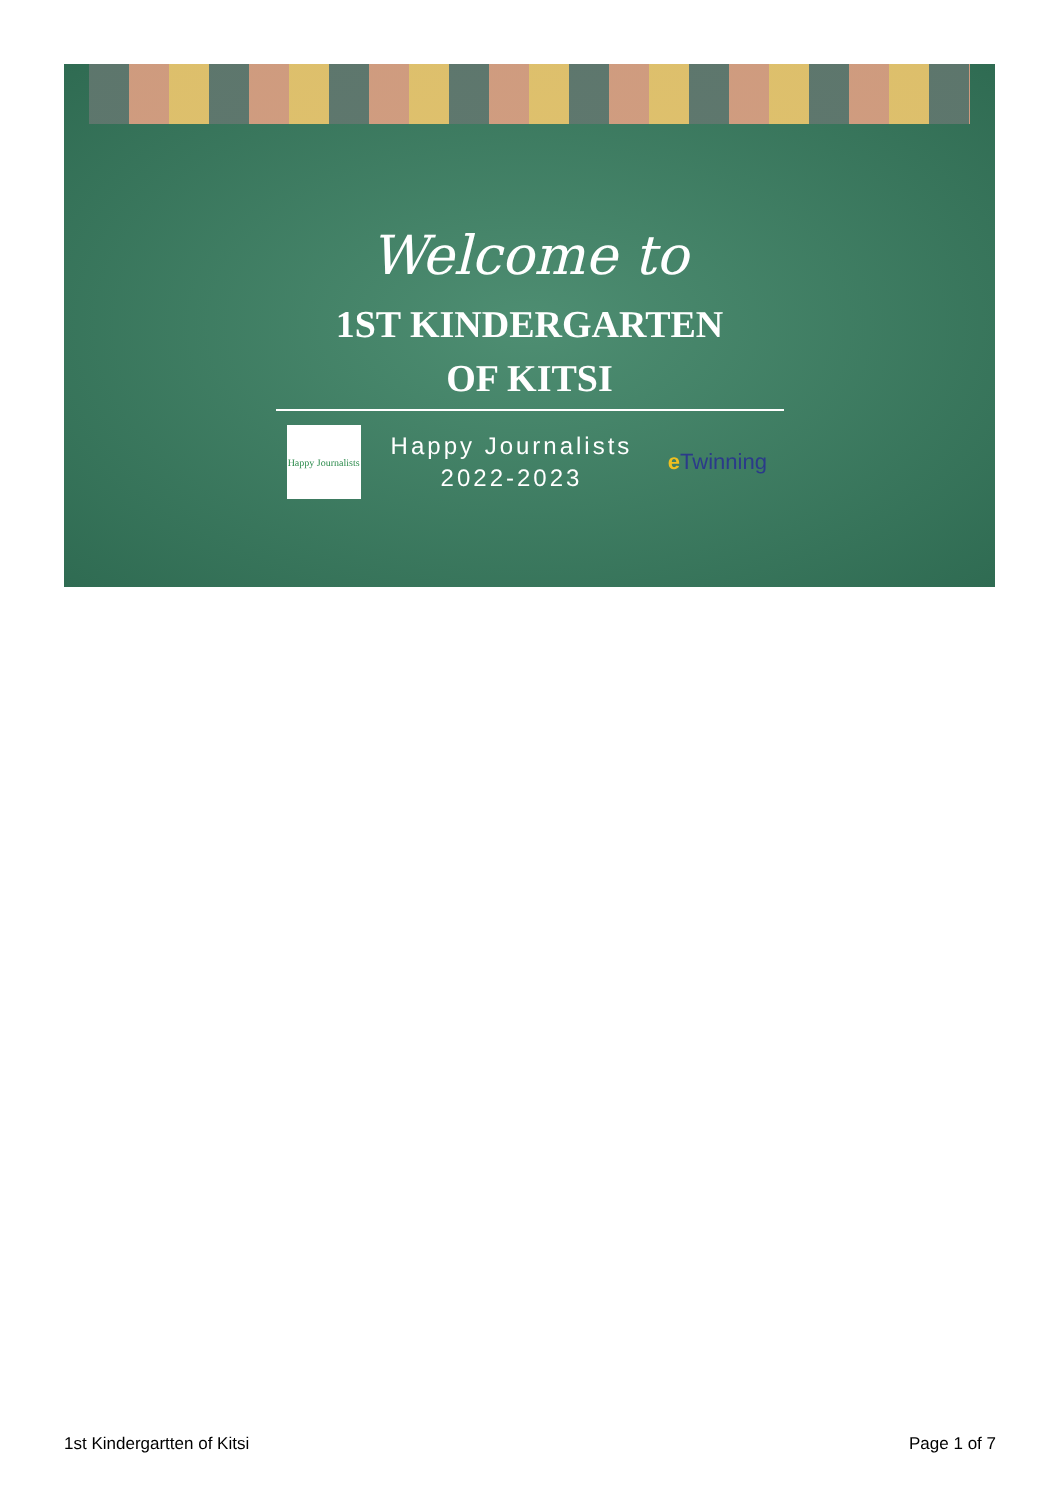Welcome to
1ST KINDERGARTEN
OF KITSI
Happy Journalists
Happy Journalists
2022-2023
e Twinning
1st Kindergartten of Kitsi Page 1 of 7